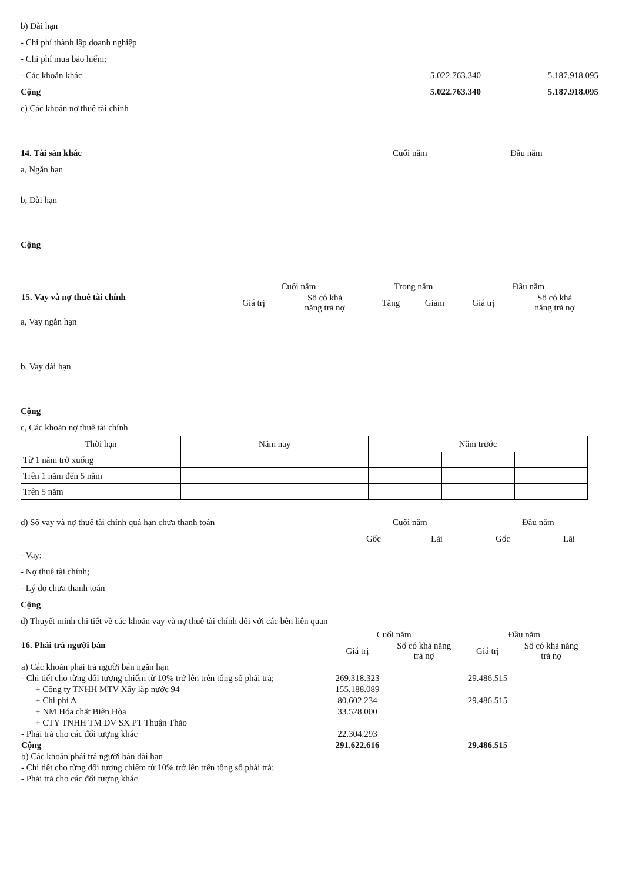b) Dài hạn
- Chi phí thành lập doanh nghiệp
- Chi phí mua bảo hiểm;
- Các khoản khác 5.022.763.340 5.187.918.095
Cộng 5.022.763.340 5.187.918.095
c) Các khoản nợ thuê tài chính
14. Tài sản khác Cuối năm Đầu năm
a, Ngắn hạn
b, Dài hạn
Cộng
| 15. Vay và nợ thuê tài chính | Cuối năm | | Trong năm | | Đầu năm | |
| | Giá trị | Số có khả năng trả nợ | Tăng | Giảm | Giá trị | Số có khả năng trả nợ |
a, Vay ngắn hạn
b, Vay dài hạn
Cộng
c, Các khoản nợ thuê tài chính
| Thời hạn | Năm nay | | | Năm trước | | |
| Từ 1 năm trở xuống | | | | | | |
| Trên 1 năm đến 5 năm | | | | | | |
| Trên 5 năm | | | | | | |
d) Số vay và nợ thuê tài chính quá hạn chưa thanh toán Cuối năm Đầu năm
Gốc Lãi Gốc Lãi
- Vay;
- Nợ thuê tài chính;
- Lý do chưa thanh toán
Cộng
đ) Thuyết minh chi tiết về các khoản vay và nợ thuê tài chính đối với các bên liên quan
| 16. Phải trả người bán | Cuối năm | | Đầu năm | |
| | Giá trị | Số có khả năng trả nợ | Giá trị | Số có khả năng trả nợ |
| a) Các khoản phải trả người bán ngắn hạn | | | | |
| - Chi tiết cho từng đối tượng chiếm từ 10% trở lên trên tổng số phải trả; | 269.318.323 | | 29.486.515 | |
| + Công ty TNHH MTV Xây lắp nước 94 | 155.188.089 | | | |
| + Chi phí A | 80.602.234 | | 29.486.515 | |
| + NM Hóa chất Biên Hòa | 33.528.000 | | | |
| + CTY TNHH TM DV SX PT Thuận Thảo | | | | |
| - Phải trả cho các đối tượng khác | 22.304.293 | | | |
| Cộng | 291.622.616 | | 29.486.515 | |
| b) Các khoản phải trả người bán dài hạn | | | | |
| - Chi tiết cho từng đối tượng chiếm từ 10% trở lên trên tổng số phải trả; | | | | |
| - Phải trả cho các đối tượng khác | | | | |